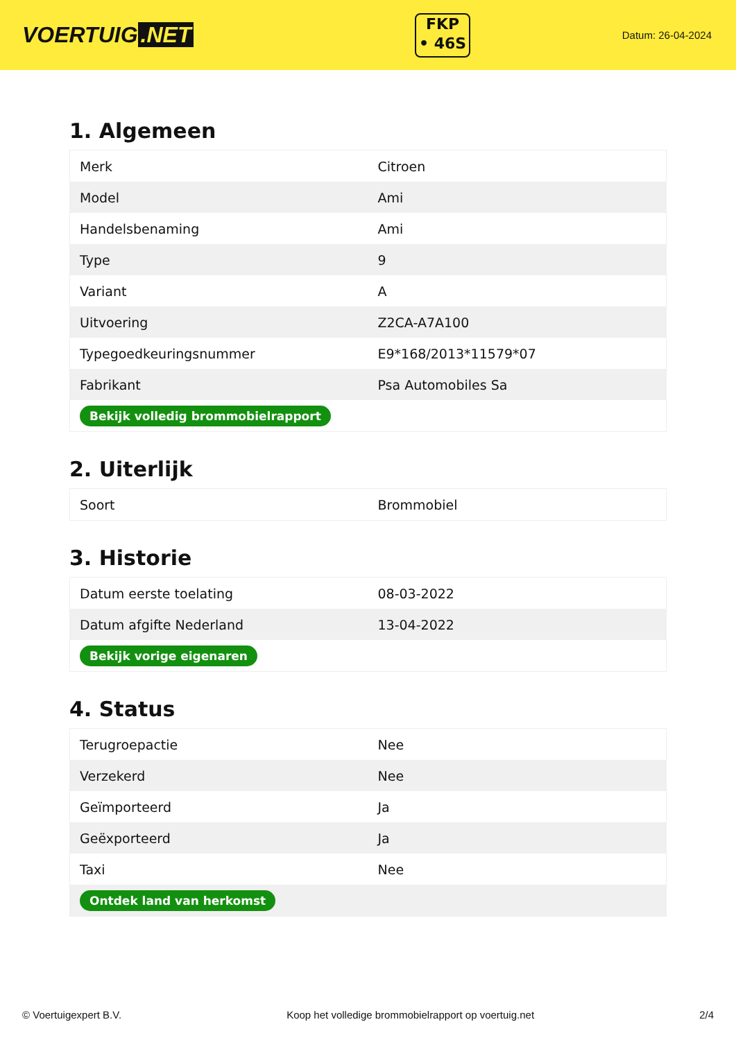VOERTUIG.NET
FKP
• 46S
Datum: 26-04-2024
1. Algemeen
| Merk | Citroen |
| Model | Ami |
| Handelsbenaming | Ami |
| Type | 9 |
| Variant | A |
| Uitvoering | Z2CA-A7A100 |
| Typegoedkeuringsnummer | E9*168/2013*11579*07 |
| Fabrikant | Psa Automobiles Sa |
| Bekijk volledig brommobielrapport | |
2. Uiterlijk
| Soort | Brommobiel |
3. Historie
| Datum eerste toelating | 08-03-2022 |
| Datum afgifte Nederland | 13-04-2022 |
| Bekijk vorige eigenaren | |
4. Status
| Terugroepactie | Nee |
| Verzekerd | Nee |
| Geïmporteerd | Ja |
| Geëxporteerd | Ja |
| Taxi | Nee |
| Ontdek land van herkomst | |
© Voertuigexpert B.V. Koop het volledige brommobielrapport op voertuig.net 2/4